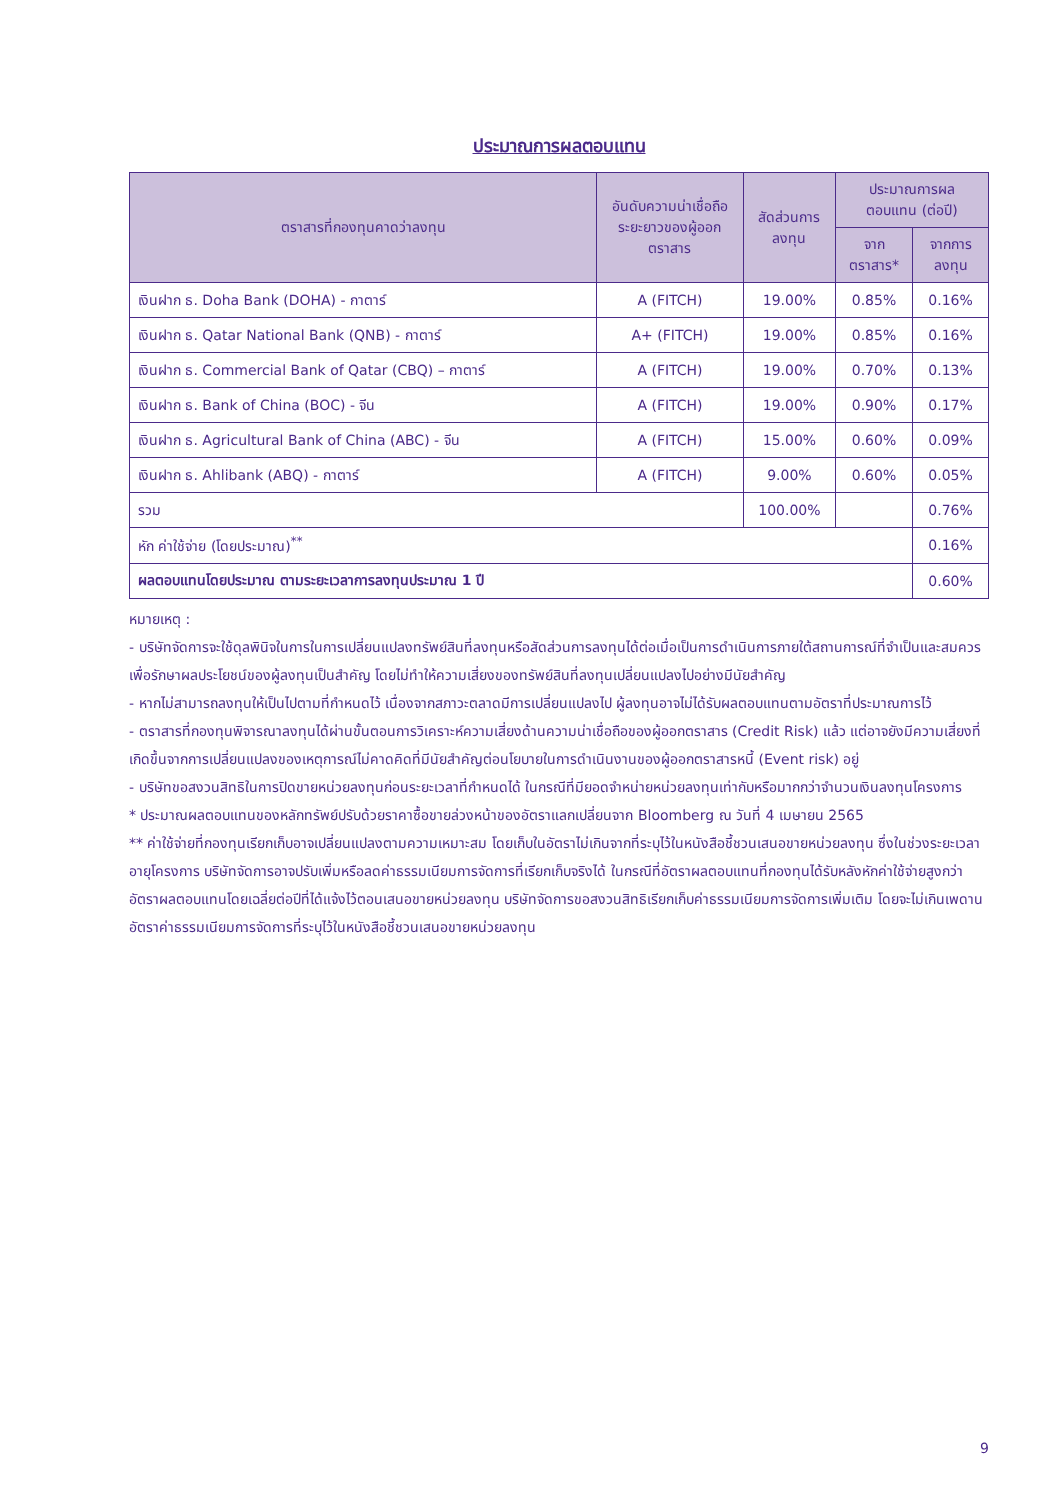ประมาณการผลตอบแทน
| ตราสารที่กองทุนคาดว่าลงทุน | อันดับความน่าเชื่อถือระยะยาวของผู้ออกตราสาร | สัดส่วนการลงทุน | ประมาณการผลตอบแทน (ต่อปี) | |
| --- | --- | --- | --- | --- |
| | | | จากตราสาร* | จากการลงทุน |
| เงินฝาก ธ. Doha Bank (DOHA) - กาตาร์ | A (FITCH) | 19.00% | 0.85% | 0.16% |
| เงินฝาก ธ. Qatar National Bank (QNB) - กาตาร์ | A+ (FITCH) | 19.00% | 0.85% | 0.16% |
| เงินฝาก ธ. Commercial Bank of Qatar (CBQ) – กาตาร์ | A (FITCH) | 19.00% | 0.70% | 0.13% |
| เงินฝาก ธ. Bank of China (BOC) - จีน | A (FITCH) | 19.00% | 0.90% | 0.17% |
| เงินฝาก ธ. Agricultural Bank of China (ABC) - จีน | A (FITCH) | 15.00% | 0.60% | 0.09% |
| เงินฝาก ธ. Ahlibank (ABQ) - กาตาร์ | A (FITCH) | 9.00% | 0.60% | 0.05% |
| รวม | | 100.00% | | 0.76% |
| หัก ค่าใช้จ่าย (โดยประมาณ)<sup>**</sup> | | | | 0.16% |
| ผลตอบแทนโดยประมาณ ตามระยะเวลาการลงทุนประมาณ 1 ปี | | | | 0.60% |
หมายเหตุ :
- บริษัทจัดการจะใช้ดุลพินิจในการในการเปลี่ยนแปลงทรัพย์สินที่ลงทุนหรือสัดส่วนการลงทุนได้ต่อเมื่อเป็นการดำเนินการภายใต้สถานการณ์ที่จำเป็นและสมควรเพื่อรักษาผลประโยชน์ของผู้ลงทุนเป็นสำคัญ โดยไม่ทำให้ความเสี่ยงของทรัพย์สินที่ลงทุนเปลี่ยนแปลงไปอย่างมีนัยสำคัญ
- หากไม่สามารถลงทุนให้เป็นไปตามที่กำหนดไว้ เนื่องจากสภาวะตลาดมีการเปลี่ยนแปลงไป ผู้ลงทุนอาจไม่ได้รับผลตอบแทนตามอัตราที่ประมาณการไว้
- ตราสารที่กองทุนพิจารณาลงทุนได้ผ่านขั้นตอนการวิเคราะห์ความเสี่ยงด้านความน่าเชื่อถือของผู้ออกตราสาร (Credit Risk) แล้ว แต่อาจยังมีความเสี่ยงที่เกิดขึ้นจากการเปลี่ยนแปลงของเหตุการณ์ไม่คาดคิดที่มีนัยสำคัญต่อนโยบายในการดำเนินงานของผู้ออกตราสารหนี้ (Event risk) อยู่
- บริษัทขอสงวนสิทธิในการปิดขายหน่วยลงทุนก่อนระยะเวลาที่กำหนดได้ ในกรณีที่มียอดจำหน่ายหน่วยลงทุนเท่ากับหรือมากกว่าจำนวนเงินลงทุนโครงการ
* ประมาณผลตอบแทนของหลักทรัพย์ปรับด้วยราคาซื้อขายล่วงหน้าของอัตราแลกเปลี่ยนจาก Bloomberg ณ วันที่ 4 เมษายน 2565
** ค่าใช้จ่ายที่กองทุนเรียกเก็บอาจเปลี่ยนแปลงตามความเหมาะสม โดยเก็บในอัตราไม่เกินจากที่ระบุไว้ในหนังสือชี้ชวนเสนอขายหน่วยลงทุน ซึ่งในช่วงระยะเวลาอายุโครงการ บริษัทจัดการอาจปรับเพิ่มหรือลดค่าธรรมเนียมการจัดการที่เรียกเก็บจริงได้ ในกรณีที่อัตราผลตอบแทนที่กองทุนได้รับหลังหักค่าใช้จ่ายสูงกว่าอัตราผลตอบแทนโดยเฉลี่ยต่อปีที่ได้แจ้งไว้ตอนเสนอขายหน่วยลงทุน บริษัทจัดการขอสงวนสิทธิเรียกเก็บค่าธรรมเนียมการจัดการเพิ่มเติม โดยจะไม่เกินเพดานอัตราค่าธรรมเนียมการจัดการที่ระบุไว้ในหนังสือชี้ชวนเสนอขายหน่วยลงทุน
9